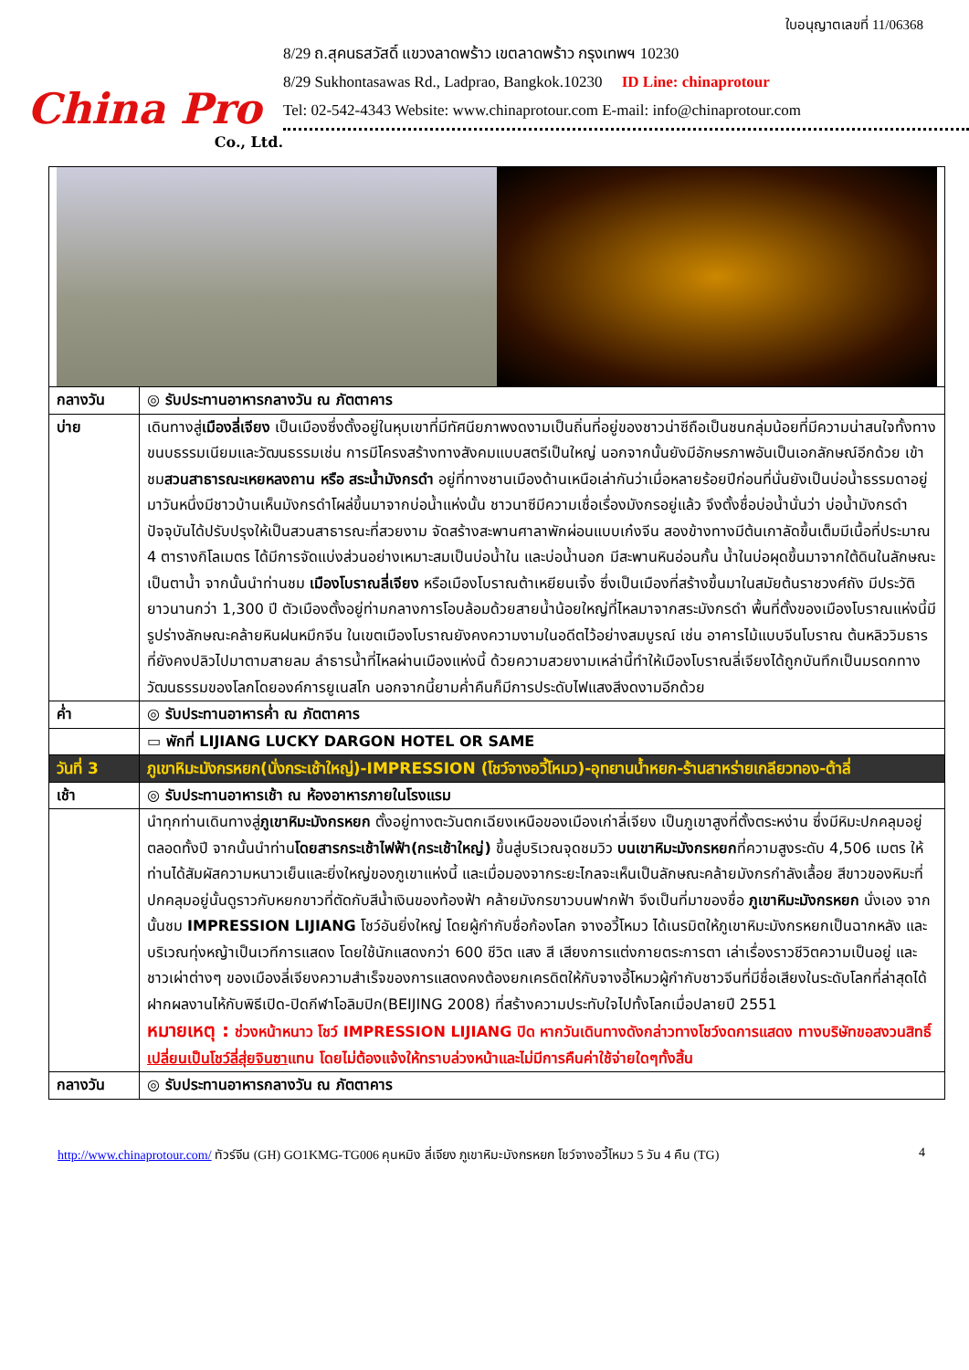China Pro
Co., Ltd.
ใบอนุญาตเลขที่ 11/06368
8/29 ถ.สุคนธสวัสดิ์ แขวงลาดพร้าว เขตลาดพร้าว กรุงเทพฯ 10230
8/29 Sukhontasawas Rd., Ladprao, Bangkok.10230 ID Line: chinaprotour
Tel: 02-542-4343 Website: www.chinaprotour.com E-mail: info@chinaprotour.com
| กลางวัน | ◎ รับประทานอาหารกลางวัน ณ ภัตตาคาร |
| บ่าย | เดินทางสู่ เมืองลี่เจียง เป็นเมืองซึ่งตั้งอยู่ในหุบเขาที่มีทัศนียภาพงดงามเป็นถิ่นที่อยู่ของชาวน่าซีถือเป็นชนกลุ่มน้อยที่มีความน่าสนใจทั้งทางขนบธรรมเนียมและวัฒนธรรมเช่น การมีโครงสร้างทางสังคมแบบสตรีเป็นใหญ่ นอกจากนั้นยังมีอักษรภาพอันเป็นเอกลักษณ์อีกด้วย เข้าชม สวนสาธารณะเหยหลงถาน หรือ สระน้ำมังกรดำ อยู่ที่ทางชานเมืองด้านเหนือเล่ากันว่าเมื่อหลายร้อยปีก่อนที่นั่นยังเป็นบ่อน้ำธรรมดาอยู่มาวันหนึ่งมีชาวบ้านเห็นมังกรดำโผล่ขึ้นมาจากบ่อน้ำแห่งนั้น ชาวนาซีมีความเชื่อเรื่องมังกรอยู่แล้ว จึงตั้งชื่อบ่อน้ำนั่นว่า บ่อน้ำมังกรดำ ปัจจุบันได้ปรับปรุงให้เป็นสวนสาธารณะที่สวยงาม จัดสร้างสะพานศาลาพักผ่อนแบบเก๋งจีน สองข้างทางมีต้นเกาลัดขึ้นเต็มมีเนื้อที่ประมาณ 4 ตารางกิโลเมตร ได้มีการจัดแบ่งส่วนอย่างเหมาะสมเป็นบ่อน้ำใน และบ่อน้ำนอก มีสะพานหินอ่อนกั้น น้ำในบ่อผุดขึ้นมาจากใต้ดินในลักษณะเป็นตาน้ำ จากนั้นนำท่านชม เมืองโบราณลี่เจียง หรือเมืองโบราณต้าเหยียนเจิ้ง ซึ่งเป็นเมืองที่สร้างขึ้นมาในสมัยต้นราชวงศ์ถัง มีประวัติยาวนานกว่า 1,300 ปี ตัวเมืองตั้งอยู่ท่ามกลางการโอบล้อมด้วยสายน้ำน้อยใหญ่ที่ไหลมาจากสระมังกรดำ พื้นที่ตั้งของเมืองโบราณแห่งนี้มีรูปร่างลักษณะคล้ายหินฝนหมึกจีน ในเขตเมืองโบราณยังคงความงามในอดีตไว้อย่างสมบูรณ์ เช่น อาคารไม้แบบจีนโบราณ ต้นหลิววิมธารที่ยังคงปลิวไปมาตามสายลม ลำธารน้ำที่ไหลผ่านเมืองแห่งนี้ ด้วยความสวยงามเหล่านี้ทำให้เมืองโบราณลี่เจียงได้ถูกบันทึกเป็นมรดกทางวัฒนธรรมของโลกโดยองค์การยูเนสโก นอกจากนี้ยามค่ำคืนก็มีการประดับไฟแสงสีงดงามอีกด้วย |
| ค่ำ | ◎ รับประทานอาหารค่ำ ณ ภัตตาคาร |
| | ▭ พักที่ LIJIANG LUCKY DARGON HOTEL OR SAME |
| วันที่ 3 | ภูเขาหิมะมังกรหยก(นั่งกระเช้าใหญ่)-IMPRESSION (โชว์จางอวี้โหมว)-อุทยานน้ำหยก-ร้านสาหร่ายเกลียวทอง-ต้าลี่ |
| เช้า | ◎ รับประทานอาหารเช้า ณ ห้องอาหารภายในโรงแรม |
| | นำทุกท่านเดินทางสู่ ภูเขาหิมะมังกรหยก ตั้งอยู่ทางตะวันตกเฉียงเหนือของเมืองเก่าลี่เจียง เป็นภูเขาสูงที่ตั้งตระหง่าน ซึ่งมีหิมะปกคลุมอยู่ตลอดทั้งปี จากนั้นนำท่าน โดยสารกระเช้าไฟฟ้า(กระเช้าใหญ่) ขึ้นสู่บริเวณจุดชมวิว บนเขาหิมะมังกรหยก ที่ความสูงระดับ 4,506 เมตร ให้ท่านได้สัมผัสความหนาวเย็นและยิ่งใหญ่ของภูเขาแห่งนี้ และเมื่อมองจากระยะไกลจะเห็นเป็นลักษณะคล้ายมังกรกำลังเลื้อย สีขาวของหิมะที่ปกคลุมอยู่นั้นดูราวกับหยกขาวที่ตัดกับสีน้ำเงินของท้องฟ้า คล้ายมังกรขาวบนฟากฟ้า จึงเป็นที่มาของชื่อ ภูเขาหิมะมังกรหยก นั่งเอง จากนั้นชม IMPRESSION LIJIANG โชว์อันยิ่งใหญ่ โดยผู้กำกับชื่อก้องโลก จางอวี้โหมว ได้เนรมิตให้ภูเขาหิมะมังกรหยกเป็นฉากหลัง และบริเวณทุ่งหญ้าเป็นเวทีการแสดง โดยใช้นักแสดงกว่า 600 ชีวิต แสง สี เสียงการแต่งกายตระการตา เล่าเรื่องราวชีวิตความเป็นอยู่ และชาวเผ่าต่างๆ ของเมืองลี่เจียงความสำเร็จของการแสดงคงต้องยกเครดิตให้กับจางอี้โหมวผู้กำกับชาวจีนที่มีชื่อเสียงในระดับโลกที่ล่าสุดได้ฝากผลงานไห้กับพิธีเปิด-ปิดกีฬาโอลิมปิก(BEIJING 2008) ที่สร้างความประทับใจไปทั้งโลกเมื่อปลายปี 2551 หมายเหตุ : ช่วงหน้าหนาว โชว์ IMPRESSION LIJIANG ปิด หากวันเดินทางดังกล่าวทางโชว์งดการแสดง ทางบริษัทขอสงวนสิทธิ์ เปลี่ยนเป็นโชว์ลี่สุ่ยจินซา แทน โดยไม่ต้องแจ้งให้ทราบล่วงหน้าและไม่มีการคืนค่าใช้จ่ายใดๆทั้งสิ้น |
| กลางวัน | ◎ รับประทานอาหารกลางวัน ณ ภัตตาคาร |
http://www.chinaprotour.com/ ทัวร์จีน (GH) GO1KMG-TG006 คุนหมิง ลี่เจียง ภูเขาหิมะมังกรหยก โชว์จางอวี้โหมว 5 วัน 4 คืน (TG) 4